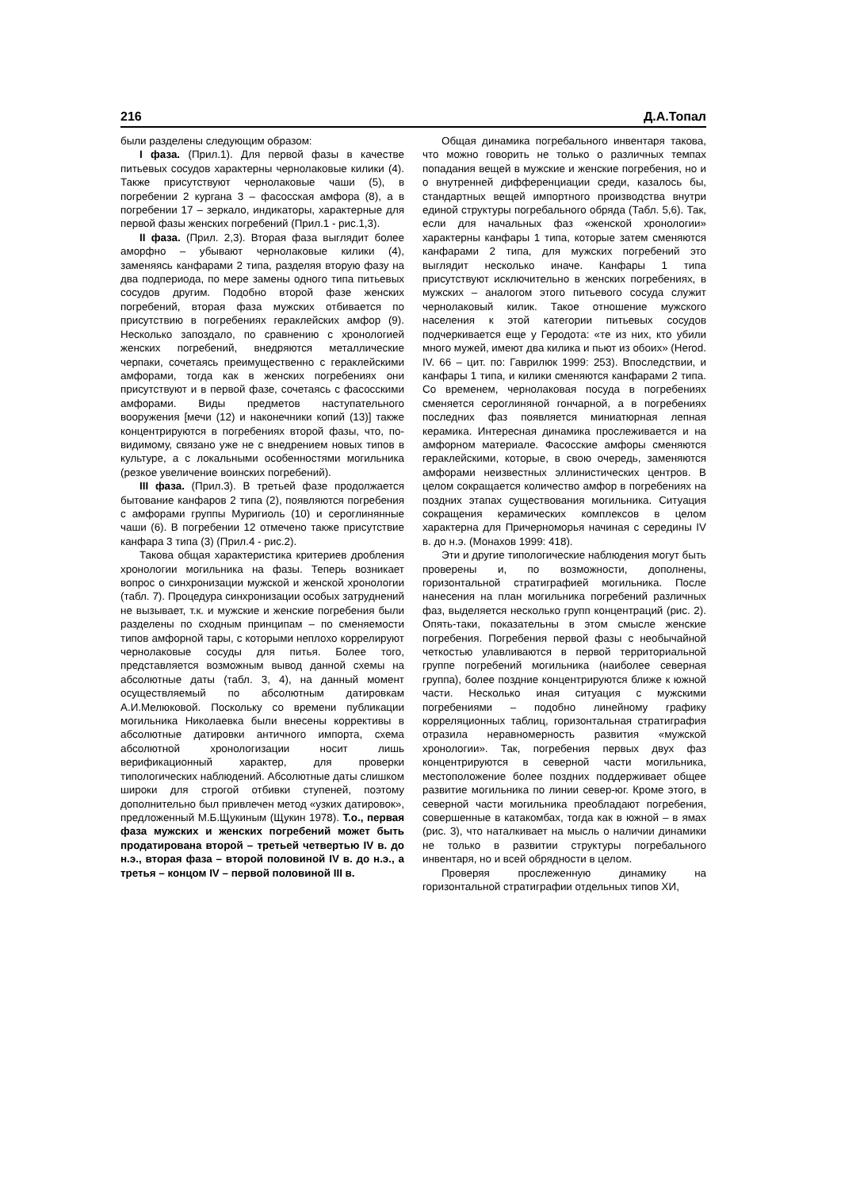216 Д.А.Топал
были разделены следующим образом:
I фаза. (Прил.1). Для первой фазы в качестве питьевых сосудов характерны чернолаковые килики (4). Также присутствуют чернолаковые чаши (5), в погребении 2 кургана 3 – фасосская амфора (8), а в погребении 17 – зеркало, индикаторы, характерные для первой фазы женских погребений (Прил.1 - рис.1,3).
II фаза. (Прил. 2,3). Вторая фаза выглядит более аморфно – убывают чернолаковые килики (4), заменяясь канфарами 2 типа, разделяя вторую фазу на два подпериода, по мере замены одного типа питьевых сосудов другим. Подобно второй фазе женских погребений, вторая фаза мужских отбивается по присутствию в погребениях гераклейских амфор (9). Несколько запоздало, по сравнению с хронологией женских погребений, внедряются металлические черпаки, сочетаясь преимущественно с гераклейскими амфорами, тогда как в женских погребениях они присутствуют и в первой фазе, сочетаясь с фасосскими амфорами. Виды предметов наступательного вооружения [мечи (12) и наконечники копий (13)] также концентрируются в погребениях второй фазы, что, по-видимому, связано уже не с внедрением новых типов в культуре, а с локальными особенностями могильника (резкое увеличение воинских погребений).
III фаза. (Прил.3). В третьей фазе продолжается бытование канфаров 2 типа (2), появляются погребения с амфорами группы Муригиоль (10) и сероглинянные чаши (6). В погребении 12 отмечено также присутствие канфара 3 типа (3) (Прил.4 - рис.2).
Такова общая характеристика критериев дробления хронологии могильника на фазы. Теперь возникает вопрос о синхронизации мужской и женской хронологии (табл. 7). Процедура синхронизации особых затруднений не вызывает, т.к. и мужские и женские погребения были разделены по сходным принципам – по сменяемости типов амфорной тары, с которыми неплохо коррелируют чернолаковые сосуды для питья. Более того, представляется возможным вывод данной схемы на абсолютные даты (табл. 3, 4), на данный момент осуществляемый по абсолютным датировкам А.И.Мелюковой. Поскольку со времени публикации могильника Николаевка были внесены коррективы в абсолютные датировки античного импорта, схема абсолютной хронологизации носит лишь верификационный характер, для проверки типологических наблюдений. Абсолютные даты слишком широки для строгой отбивки ступеней, поэтому дополнительно был привлечен метод «узких датировок», предложенный М.Б.Щукиным (Щукин 1978). Т.о., первая фаза мужских и женских погребений может быть продатирована второй – третьей четвертью IV в. до н.э., вторая фаза – второй половиной IV в. до н.э., а третья – концом IV – первой половиной III в.
Общая динамика погребального инвентаря такова, что можно говорить не только о различных темпах попадания вещей в мужские и женские погребения, но и о внутренней дифференциации среди, казалось бы, стандартных вещей импортного производства внутри единой структуры погребального обряда (Табл. 5,6). Так, если для начальных фаз «женской хронологии» характерны канфары 1 типа, которые затем сменяются канфарами 2 типа, для мужских погребений это выглядит несколько иначе. Канфары 1 типа присутствуют исключительно в женских погребениях, в мужских – аналогом этого питьевого сосуда служит чернолаковый килик. Такое отношение мужского населения к этой категории питьевых сосудов подчеркивается еще у Геродота: «те из них, кто убили много мужей, имеют два килика и пьют из обоих» (Herod. IV. 66 – цит. по: Гаврилюк 1999: 253). Впоследствии, и канфары 1 типа, и килики сменяются канфарами 2 типа. Со временем, чернолаковая посуда в погребениях сменяется сероглиняной гончарной, а в погребениях последних фаз появляется миниатюрная лепная керамика. Интересная динамика прослеживается и на амфорном материале. Фасосские амфоры сменяются гераклейскими, которые, в свою очередь, заменяются амфорами неизвестных эллинистических центров. В целом сокращается количество амфор в погребениях на поздних этапах существования могильника. Ситуация сокращения керамических комплексов в целом характерна для Причерноморья начиная с середины IV в. до н.э. (Монахов 1999: 418).
Эти и другие типологические наблюдения могут быть проверены и, по возможности, дополнены, горизонтальной стратиграфией могильника. После нанесения на план могильника погребений различных фаз, выделяется несколько групп концентраций (рис. 2). Опять-таки, показательны в этом смысле женские погребения. Погребения первой фазы с необычайной четкостью улавливаются в первой территориальной группе погребений могильника (наиболее северная группа), более поздние концентрируются ближе к южной части. Несколько иная ситуация с мужскими погребениями – подобно линейному графику корреляционных таблиц, горизонтальная стратиграфия отразила неравномерность развития «мужской хронологии». Так, погребения первых двух фаз концентрируются в северной части могильника, местоположение более поздних поддерживает общее развитие могильника по линии север-юг. Кроме этого, в северной части могильника преобладают погребения, совершенные в катакомбах, тогда как в южной – в ямах (рис. 3), что наталкивает на мысль о наличии динамики не только в развитии структуры погребального инвентаря, но и всей обрядности в целом.
Проверяя прослеженную динамику на горизонтальной стратиграфии отдельных типов ХИ,